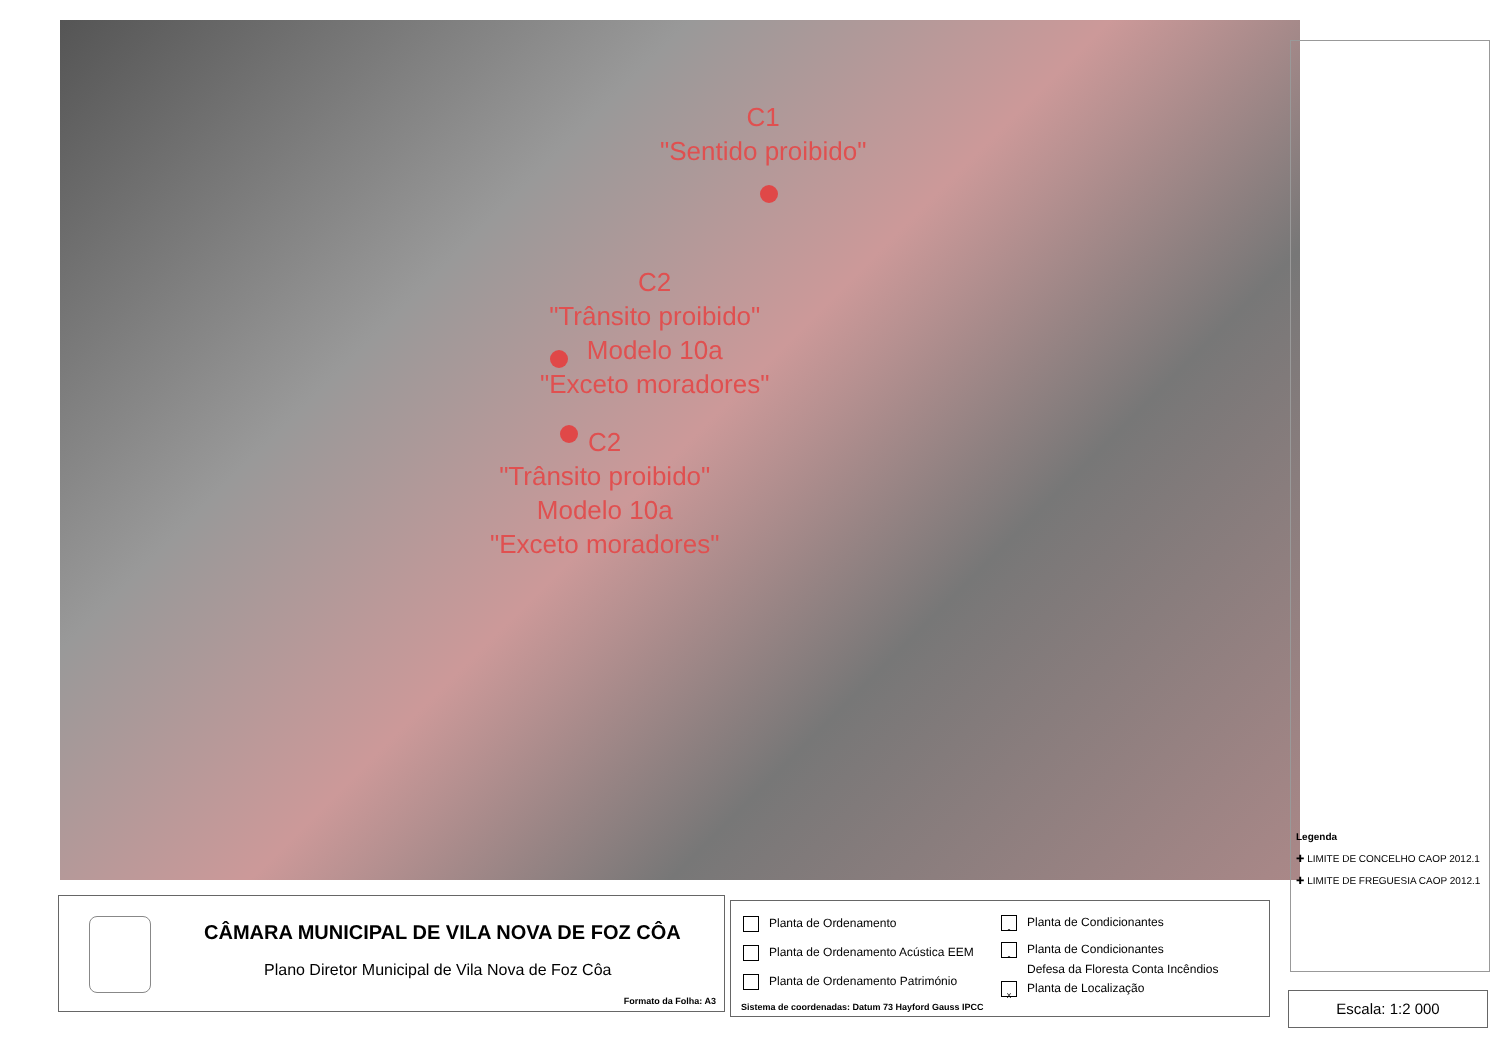C1
"Sentido proibido"
C2
"Trânsito proibido"
Modelo 10a
"Exceto moradores"
C2
"Trânsito proibido"
Modelo 10a
"Exceto moradores"
Legenda
✚ LIMITE DE CONCELHO CAOP 2012.1
✚ LIMITE DE FREGUESIA CAOP 2012.1
CÂMARA MUNICIPAL DE VILA NOVA DE FOZ CÔA
Plano Diretor Municipal de Vila Nova de Foz Côa
Formato da Folha: A3
- Planta de Ordenamento
- Planta de Ordenamento Acústica EEM
- Planta de Ordenamento Património
- Planta de Condicionantes
- Planta de Condicionantes
Defesa da Floresta Conta Incêndios
x Planta de Localização
Sistema de coordenadas: Datum 73 Hayford Gauss IPCC
Escala: 1:2 000